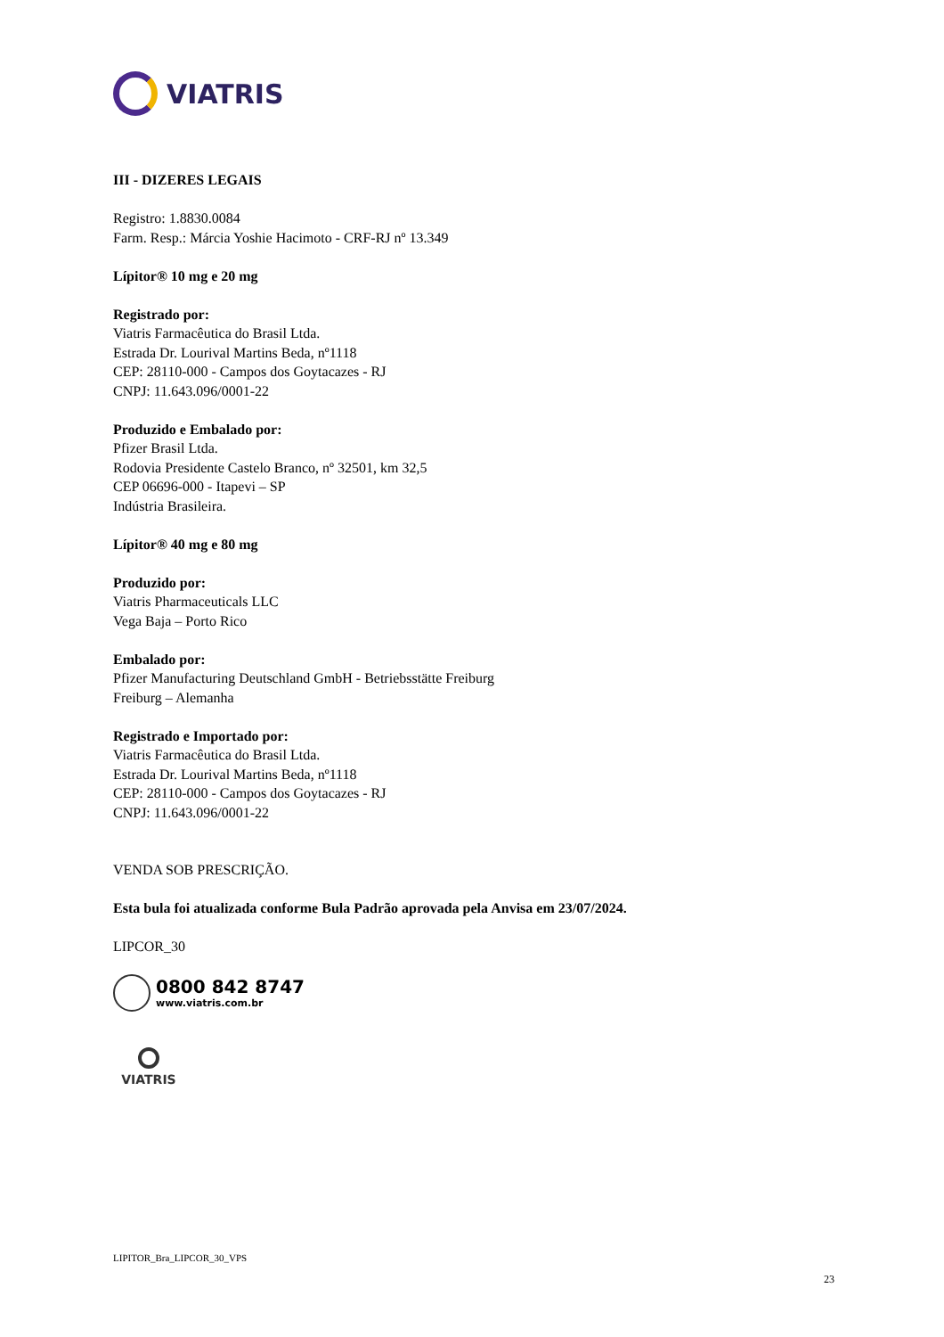VIATRIS
III - DIZERES LEGAIS
Registro: 1.8830.0084
Farm. Resp.: Márcia Yoshie Hacimoto - CRF-RJ nº 13.349
Lípitor® 10 mg e 20 mg
Registrado por:
Viatris Farmacêutica do Brasil Ltda.
Estrada Dr. Lourival Martins Beda, nº1118
CEP: 28110-000 - Campos dos Goytacazes - RJ
CNPJ: 11.643.096/0001-22
Produzido e Embalado por:
Pfizer Brasil Ltda.
Rodovia Presidente Castelo Branco, nº 32501, km 32,5
CEP 06696-000 - Itapevi – SP
Indústria Brasileira.
Lípitor® 40 mg e 80 mg
Produzido por:
Viatris Pharmaceuticals LLC
Vega Baja – Porto Rico
Embalado por:
Pfizer Manufacturing Deutschland GmbH - Betriebsstätte Freiburg
Freiburg – Alemanha
Registrado e Importado por:
Viatris Farmacêutica do Brasil Ltda.
Estrada Dr. Lourival Martins Beda, nº1118
CEP: 28110-000 - Campos dos Goytacazes - RJ
CNPJ: 11.643.096/0001-22
VENDA SOB PRESCRIÇÃO.
Esta bula foi atualizada conforme Bula Padrão aprovada pela Anvisa em 23/07/2024.
LIPCOR_30
0800 842 8747
www.viatris.com.br
VIATRIS
LIPITOR_Bra_LIPCOR_30_VPS
23